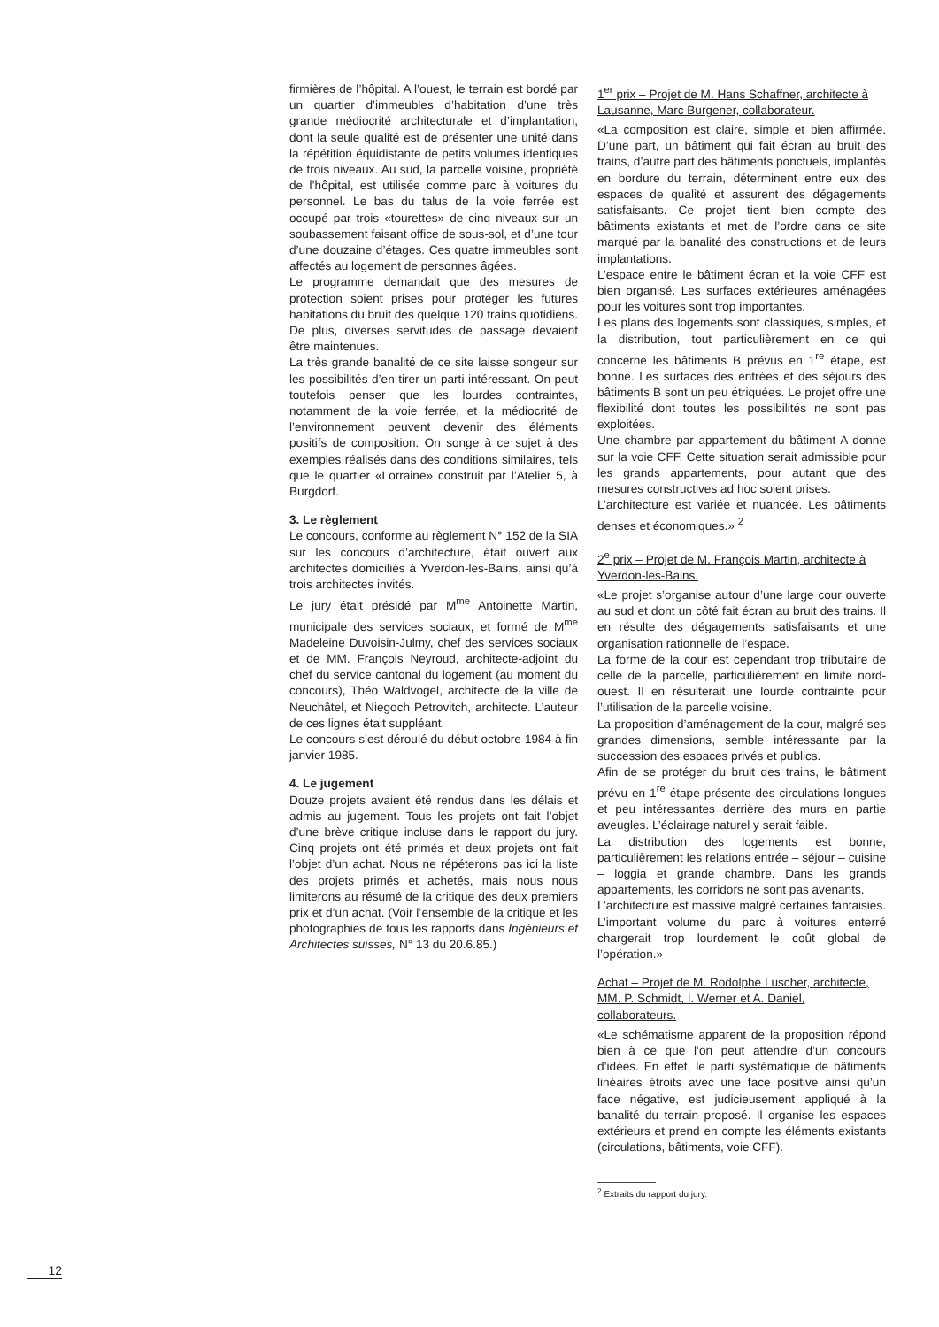firmières de l’hôpital. A l’ouest, le terrain est bordé par un quartier d’immeubles d’habitation d’une très grande médiocrité architecturale et d’implantation, dont la seule qualité est de présenter une unité dans la répétition équidistante de petits volumes identiques de trois niveaux. Au sud, la parcelle voisine, propriété de l’hôpital, est utilisée comme parc à voitures du personnel. Le bas du talus de la voie ferrée est occupé par trois «tourettes» de cinq niveaux sur un soubassement faisant office de sous-sol, et d’une tour d’une douzaine d’étages. Ces quatre immeubles sont affectés au logement de personnes âgées.
Le programme demandait que des mesures de protection soient prises pour protéger les futures habitations du bruit des quelque 120 trains quotidiens. De plus, diverses servitudes de passage devaient être maintenues.
La très grande banalité de ce site laisse songeur sur les possibilités d’en tirer un parti intéressant. On peut toutefois penser que les lourdes contraintes, notamment de la voie ferrée, et la médiocrité de l’environnement peuvent devenir des éléments positifs de composition. On songe à ce sujet à des exemples réalisés dans des conditions similaires, tels que le quartier «Lorraine» construit par l’Atelier 5, à Burgdorf.
3. Le règlement
Le concours, conforme au règlement N° 152 de la SIA sur les concours d’architecture, était ouvert aux architectes domiciliés à Yverdon-les-Bains, ainsi qu’à trois architectes invités.
Le jury était présidé par M<sup>me</sup> Antoinette Martin, municipale des services sociaux, et formé de M<sup>me</sup> Madeleine Duvoisin-Julmy, chef des services sociaux et de MM. François Neyroud, architecte-adjoint du chef du service cantonal du logement (au moment du concours), Théo Waldvogel, architecte de la ville de Neuchâtel, et Niegoch Petrovitch, architecte. L’auteur de ces lignes était suppléant.
Le concours s’est déroulé du début octobre 1984 à fin janvier 1985.
4. Le jugement
Douze projets avaient été rendus dans les délais et admis au jugement. Tous les projets ont fait l’objet d’une brève critique incluse dans le rapport du jury. Cinq projets ont été primés et deux projets ont fait l’objet d’un achat. Nous ne répéterons pas ici la liste des projets primés et achetés, mais nous nous limiterons au résumé de la critique des deux premiers prix et d’un achat. (Voir l’ensemble de la critique et les photographies de tous les rapports dans Ingénieurs et Architectes suisses, N° 13 du 20.6.85.)
1<sup>er</sup> prix – Projet de M. Hans Schaffner, architecte à Lausanne, Marc Burgener, collaborateur.
«La composition est claire, simple et bien affirmée. D’une part, un bâtiment qui fait écran au bruit des trains, d’autre part des bâtiments ponctuels, implantés en bordure du terrain, déterminent entre eux des espaces de qualité et assurent des dégagements satisfaisants. Ce projet tient bien compte des bâtiments existants et met de l’ordre dans ce site marqué par la banalité des constructions et de leurs implantations.
L’espace entre le bâtiment écran et la voie CFF est bien organisé. Les surfaces extérieures aménagées pour les voitures sont trop importantes.
Les plans des logements sont classiques, simples, et la distribution, tout particulièrement en ce qui concerne les bâtiments B prévus en 1<sup>re</sup> étape, est bonne. Les surfaces des entrées et des séjours des bâtiments B sont un peu étriquées. Le projet offre une flexibilité dont toutes les possibilités ne sont pas exploitées.
Une chambre par appartement du bâtiment A donne sur la voie CFF. Cette situation serait admissible pour les grands appartements, pour autant que des mesures constructives ad hoc soient prises.
L’architecture est variée et nuancée. Les bâtiments denses et économiques.» <sup>2</sup>
2<sup>e</sup> prix – Projet de M. François Martin, architecte à Yverdon-les-Bains.
«Le projet s’organise autour d’une large cour ouverte au sud et dont un côté fait écran au bruit des trains. Il en résulte des dégagements satisfaisants et une organisation rationnelle de l’espace.
La forme de la cour est cependant trop tributaire de celle de la parcelle, particulièrement en limite nord-ouest. Il en résulterait une lourde contrainte pour l’utilisation de la parcelle voisine.
La proposition d’aménagement de la cour, malgré ses grandes dimensions, semble intéressante par la succession des espaces privés et publics.
Afin de se protéger du bruit des trains, le bâtiment prévu en 1<sup>re</sup> étape présente des circulations longues et peu intéressantes derrière des murs en partie aveugles. L’éclairage naturel y serait faible.
La distribution des logements est bonne, particulièrement les relations entrée – séjour – cuisine – loggia et grande chambre. Dans les grands appartements, les corridors ne sont pas avenants.
L’architecture est massive malgré certaines fantaisies. L’important volume du parc à voitures enterré chargerait trop lourdement le coût global de l’opération.»
Achat – Projet de M. Rodolphe Luscher, architecte, MM. P. Schmidt, I. Werner et A. Daniel, collaborateurs.
«Le schématisme apparent de la proposition répond bien à ce que l’on peut attendre d’un concours d’idées. En effet, le parti systématique de bâtiments linéaires étroits avec une face positive ainsi qu’un face négative, est judicieusement appliqué à la banalité du terrain proposé. Il organise les espaces extérieurs et prend en compte les éléments existants (circulations, bâtiments, voie CFF).
<sup>2</sup> Extraits du rapport du jury.
12